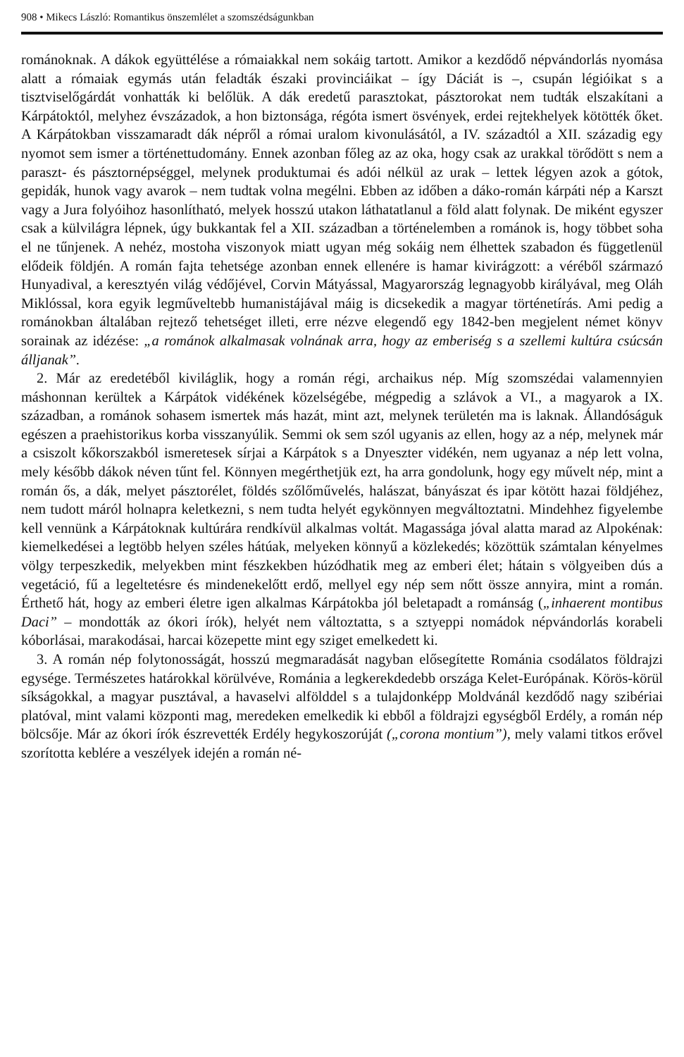908 • Mikecs László: Romantikus önszemlélet a szomszédságunkban
románoknak. A dákok együttélése a rómaiakkal nem sokáig tartott. Amikor a kezdődő népvándorlás nyomása alatt a rómaiak egymás után feladták északi provinciáikat – így Dáciát is –, csupán légióikat s a tisztviselőgárdát vonhatták ki belőlük. A dák eredetű parasztokat, pásztorokat nem tudták elszakítani a Kárpátoktól, melyhez évszázadok, a hon biztonsága, régóta ismert ösvények, erdei rejtekhelyek kötötték őket. A Kárpátokban visszamaradt dák népről a római uralom kivonulásától, a IV. századtól a XII. századig egy nyomot sem ismer a történettudomány. Ennek azonban főleg az az oka, hogy csak az urakkal törődött s nem a paraszt- és pásztornépséggel, melynek produktumai és adói nélkül az urak – lettek légyen azok a gótok, gepidák, hunok vagy avarok – nem tudtak volna megélni. Ebben az időben a dáko-román kárpáti nép a Karszt vagy a Jura folyóihoz hasonlítható, melyek hosszú utakon láthatatlanul a föld alatt folynak. De miként egyszer csak a külvilágra lépnek, úgy bukkantak fel a XII. században a történelemben a románok is, hogy többet soha el ne tűnjenek. A nehéz, mostoha viszonyok miatt ugyan még sokáig nem élhettek szabadon és függetlenül elődeik földjén. A román fajta tehetsége azonban ennek ellenére is hamar kivirágzott: a véréből származó Hunyadival, a keresztyén világ védőjével, Corvin Mátyással, Magyarország legnagyobb királyával, meg Oláh Miklóssal, kora egyik legműveltebb humanistájával máig is dicsekedik a magyar történetírás. Ami pedig a románokban általában rejtező tehetséget illeti, erre nézve elegendő egy 1842-ben megjelent német könyv sorainak az idézése: „a románok alkalmasak volnának arra, hogy az emberiség s a szellemi kultúra csúcsán álljanak”.
2. Már az eredetéből kiviláglik, hogy a román régi, archaikus nép. Míg szomszédai valamennyien máshonnan kerültek a Kárpátok vidékének közelségébe, mégpedig a szlávok a VI., a magyarok a IX. században, a románok sohasem ismertek más hazát, mint azt, melynek területén ma is laknak. Állandóságuk egészen a praehistorikus korba visszanyúlik. Semmi ok sem szól ugyanis az ellen, hogy az a nép, melynek már a csiszolt kőkorszakból ismeretesek sírjai a Kárpátok s a Dnyeszter vidékén, nem ugyanaz a nép lett volna, mely később dákok néven tűnt fel. Könnyen megérthetjük ezt, ha arra gondolunk, hogy egy művelt nép, mint a román ős, a dák, melyet pásztorélet, földés szőlőművelés, halászat, bányászat és ipar kötött hazai földjéhez, nem tudott máról holnapra keletkezni, s nem tudta helyét egykönnyen megváltoztatni. Mindehhez figyelembe kell vennünk a Kárpátoknak kultúrára rendkívül alkalmas voltát. Magassága jóval alatta marad az Alpokénak: kiemelkedései a legtöbb helyen széles hátúak, melyeken könnyű a közlekedés; közöttük számtalan kényelmes völgy terpeszkedik, melyekben mint fészkekben húzódhatik meg az emberi élet; hátain s völgyeiben dús a vegetáció, fű a legeltetésre és mindenekelőtt erdő, mellyel egy nép sem nőtt össze annyira, mint a román. Érthető hát, hogy az emberi életre igen alkalmas Kárpátokba jól beletapadt a románság („inhaerent montibus Daci” – mondották az ókori írók), helyét nem változtatta, s a sztyeppi nomádok népvándorlás korabeli kóborlásai, marakodásai, harcai közepette mint egy sziget emelkedett ki.
3. A román nép folytonosságát, hosszú megmaradását nagyban elősegítette Románia csodálatos földrajzi egysége. Természetes határokkal körülvéve, Románia a legkerekdedebb országa Kelet-Európának. Körös-körül síkságokkal, a magyar pusztával, a havaselvi alfölddel s a tulajdonképp Moldvánál kezdődő nagy szibériai platóval, mint valami központi mag, meredeken emelkedik ki ebből a földrajzi egységből Erdély, a román nép bölcsője. Már az ókori írók észrevették Erdély hegykoszorúját („corona montium”), mely valami titkos erővel szorította keblére a veszélyek idején a román né-